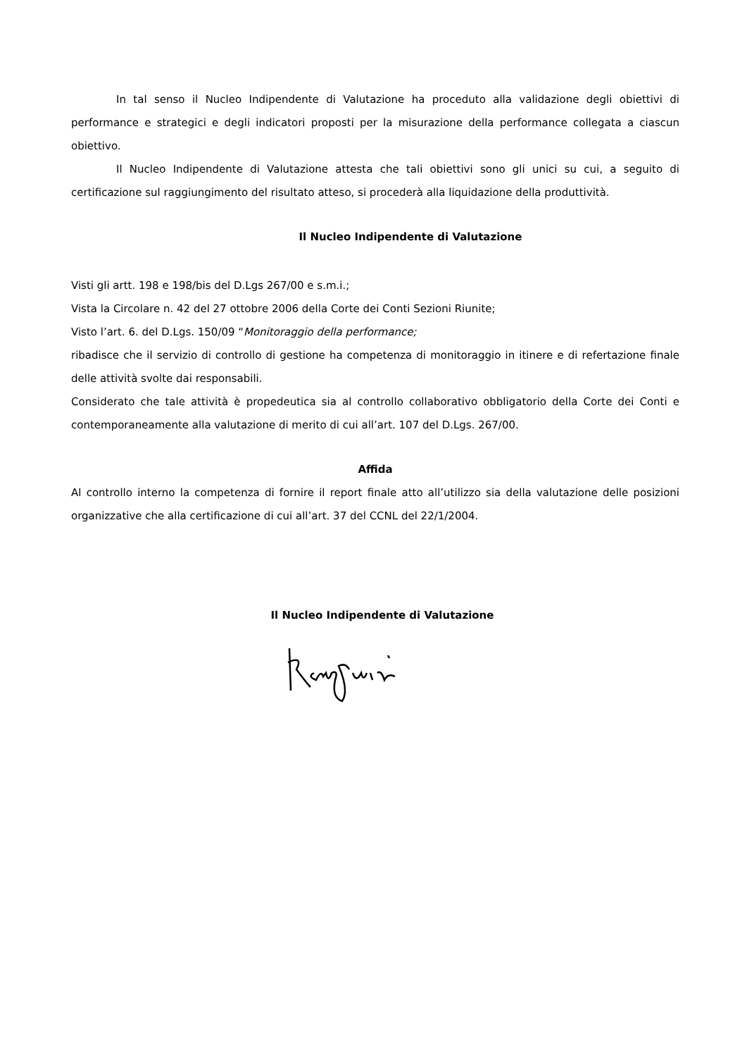In tal senso il Nucleo Indipendente di Valutazione ha proceduto alla validazione degli obiettivi di performance e strategici e degli indicatori proposti per la misurazione della performance collegata a ciascun obiettivo.
Il Nucleo Indipendente di Valutazione attesta che tali obiettivi sono gli unici su cui, a seguito di certificazione sul raggiungimento del risultato atteso, si procederà alla liquidazione della produttività.
Il Nucleo Indipendente di Valutazione
Visti gli artt. 198 e 198/bis del D.Lgs 267/00 e s.m.i.;
Vista la Circolare n. 42 del 27 ottobre 2006 della Corte dei Conti Sezioni Riunite;
Visto l’art. 6. del D.Lgs. 150/09 “Monitoraggio della performance;
ribadisce che il servizio di controllo di gestione ha competenza di monitoraggio in itinere e di refertazione finale delle attività svolte dai responsabili.
Considerato che tale attività è propedeutica sia al controllo collaborativo obbligatorio della Corte dei Conti e contemporaneamente alla valutazione di merito di cui all’art. 107 del D.Lgs. 267/00.
Affida
Al controllo interno la competenza di fornire il report finale atto all’utilizzo sia della valutazione delle posizioni organizzative che alla certificazione di cui all’art. 37 del CCNL del 22/1/2004.
Il Nucleo Indipendente di Valutazione